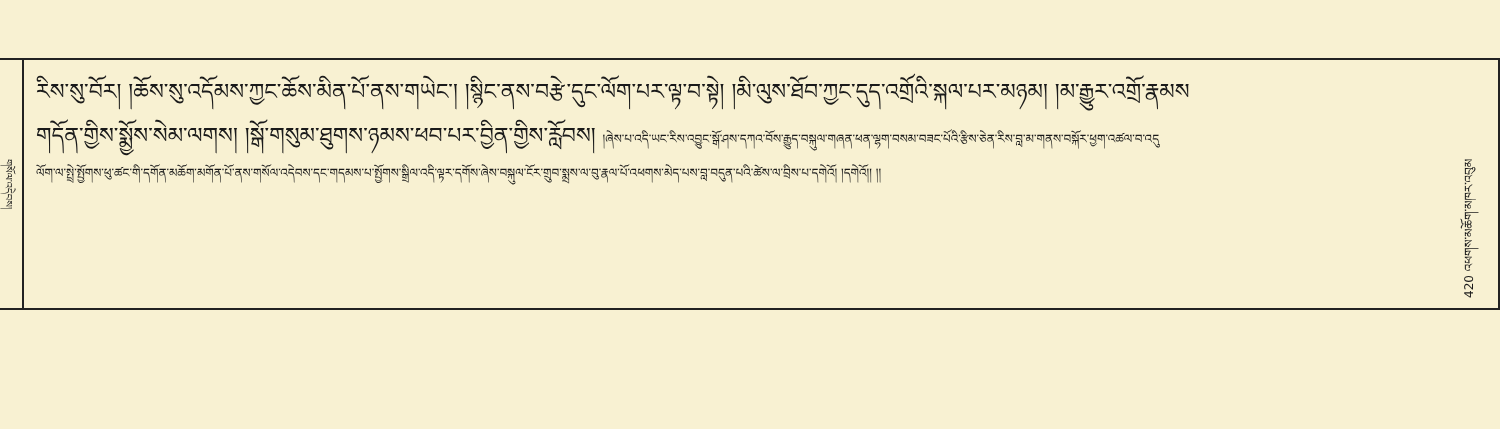གསོལ་འདེབས།
རིས་སུ་བོར། །ཆོས་སུ་འདོམས་ཀྱང་ཆོས་མིན་པོ་ནས་གཡེང་། །སྙིང་ནས་བརྩེ་དུང་ལོག་པར་ལྟ་བ་སྟེ། །མི་ལུས་ཐོབ་ཀྱང་དུད་འགྲོའི་སྐལ་པར་མཉམ། །མ་རྒྱུར་འགྲོ་རྣམས
གདོན་གྱིས་སྨྱོས་སེམ་ལགས། །སྒོ་གསུམ་ཐུགས་ཉམས་ཕབ་པར་བྱིན་གྱིས་རློབས། །ཞེས་པ་འདི་ཡང་རིས་འབྱུང་སྒོ་ཤས་དཀའ་བོས་རྒྱུད་བསྐུལ་གཞན་ཕན་ལྷག་བསམ་བཟང་པོའི་རྩིས་ཅེན་རིས་བླ་མ་གནས་བསྐོར་ཕྱག་འཚལ་བ་འདུ
ལོག་ལ་སྤྲེ་སྤྱོགས་ཕུ་ཚང་གི་དགོན་མཆོག་མགོན་པོ་ནས་གསོལ་འདེབས་དང་གདམས་པ་སྤྱོགས་སྒྲིལ་འདི་ལྟར་དགོས་ཞེས་བསྐུལ་ངོར་གྲུབ་སྨྲས་ལ་བུ་རྣལ་པོ་འཕགས་མེད་པས་བླ་བདུན་པའི་ཚེས་ལ་བྲིས་པ་དགེའོ། །དགེའོ།། །།
420 འཕགས་མཆོག་མཁར་འབུམ